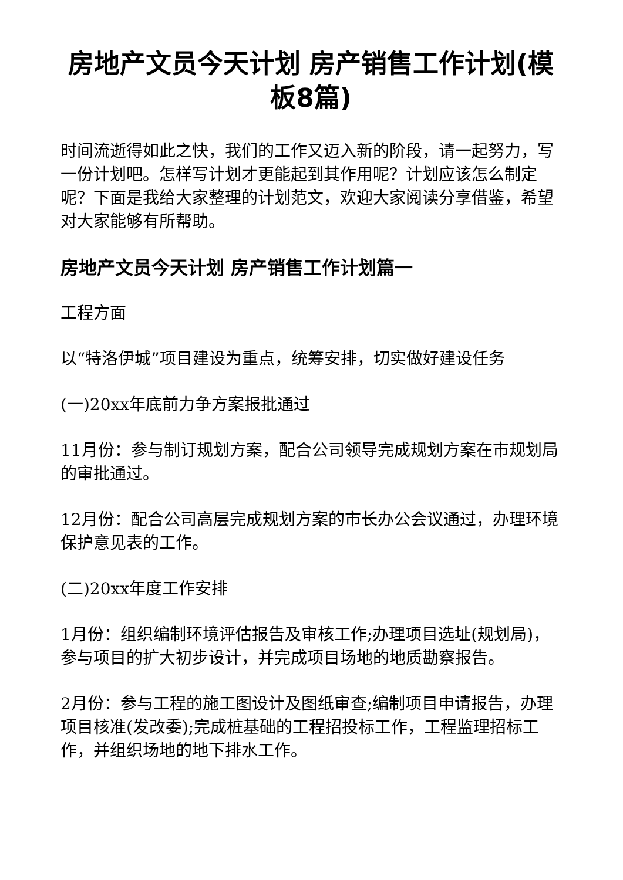房地产文员今天计划 房产销售工作计划(模板8篇)
时间流逝得如此之快，我们的工作又迈入新的阶段，请一起努力，写一份计划吧。怎样写计划才更能起到其作用呢？计划应该怎么制定呢？下面是我给大家整理的计划范文，欢迎大家阅读分享借鉴，希望对大家能够有所帮助。
房地产文员今天计划 房产销售工作计划篇一
工程方面
以“特洛伊城”项目建设为重点，统筹安排，切实做好建设任务
(一)20xx年底前力争方案报批通过
11月份：参与制订规划方案，配合公司领导完成规划方案在市规划局的审批通过。
12月份：配合公司高层完成规划方案的市长办公会议通过，办理环境保护意见表的工作。
(二)20xx年度工作安排
1月份：组织编制环境评估报告及审核工作;办理项目选址(规划局)，参与项目的扩大初步设计，并完成项目场地的地质勘察报告。
2月份：参与工程的施工图设计及图纸审查;编制项目申请报告，办理项目核准(发改委);完成桩基础的工程招投标工作，工程监理招标工作，并组织场地的地下排水工作。